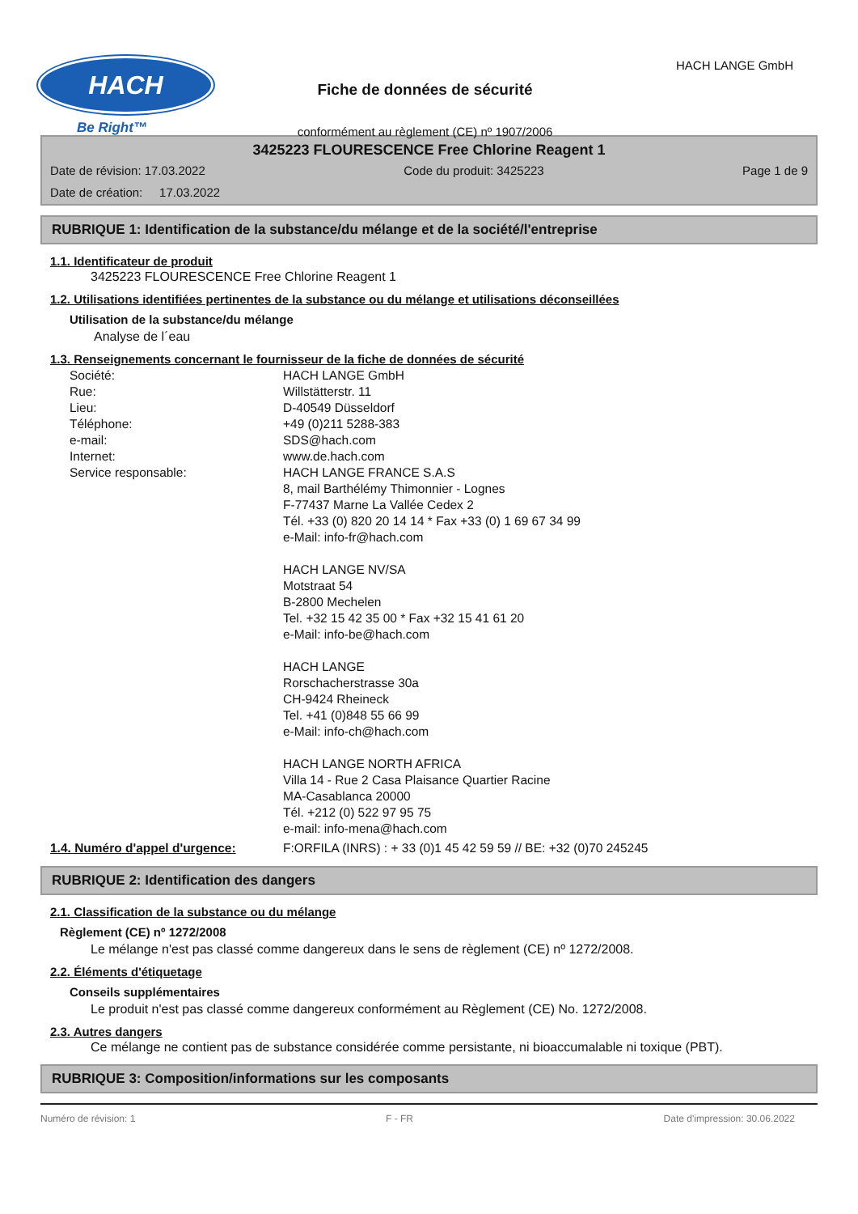HACH
Be Right™
Fiche de données de sécurité
conformément au règlement (CE) nº 1907/2006
HACH LANGE GmbH
3425223 FLOURESCENCE Free Chlorine Reagent 1
Date de révision: 17.03.2022 Code du produit: 3425223 Page 1 de 9
Date de création: 17.03.2022
RUBRIQUE 1: Identification de la substance/du mélange et de la société/l'entreprise
1.1. Identificateur de produit
3425223 FLOURESCENCE Free Chlorine Reagent 1
1.2. Utilisations identifiées pertinentes de la substance ou du mélange et utilisations déconseillées
Utilisation de la substance/du mélange
Analyse de l´eau
1.3. Renseignements concernant le fournisseur de la fiche de données de sécurité
Société:
Rue:
Lieu:
Téléphone:
e-mail:
Internet:
Service responsable:
HACH LANGE GmbH
Willstätterstr. 11
D-40549 Düsseldorf
+49 (0)211 5288-383
SDS@hach.com
www.de.hach.com
HACH LANGE FRANCE S.A.S
8, mail Barthélémy Thimonnier - Lognes
F-77437 Marne La Vallée Cedex 2
Tél. +33 (0) 820 20 14 14 * Fax +33 (0) 1 69 67 34 99
e-Mail: info-fr@hach.com
HACH LANGE NV/SA
Motstraat 54
B-2800 Mechelen
Tel. +32 15 42 35 00 * Fax +32 15 41 61 20
e-Mail: info-be@hach.com
HACH LANGE
Rorschacherstrasse 30a
CH-9424 Rheineck
Tel. +41 (0)848 55 66 99
e-Mail: info-ch@hach.com
HACH LANGE NORTH AFRICA
Villa 14 - Rue 2 Casa Plaisance Quartier Racine
MA-Casablanca 20000
Tél. +212 (0) 522 97 95 75
e-mail: info-mena@hach.com
1.4. Numéro d'appel d'urgence: F:ORFILA (INRS) : + 33 (0)1 45 42 59 59 // BE: +32 (0)70 245245
RUBRIQUE 2: Identification des dangers
2.1. Classification de la substance ou du mélange
Règlement (CE) nº 1272/2008
Le mélange n'est pas classé comme dangereux dans le sens de règlement (CE) nº 1272/2008.
2.2. Éléments d'étiquetage
Conseils supplémentaires
Le produit n'est pas classé comme dangereux conformément au Règlement (CE) No. 1272/2008.
2.3. Autres dangers
Ce mélange ne contient pas de substance considérée comme persistante, ni bioaccumalable ni toxique (PBT).
RUBRIQUE 3: Composition/informations sur les composants
Numéro de révision: 1 F - FR Date d'impression: 30.06.2022